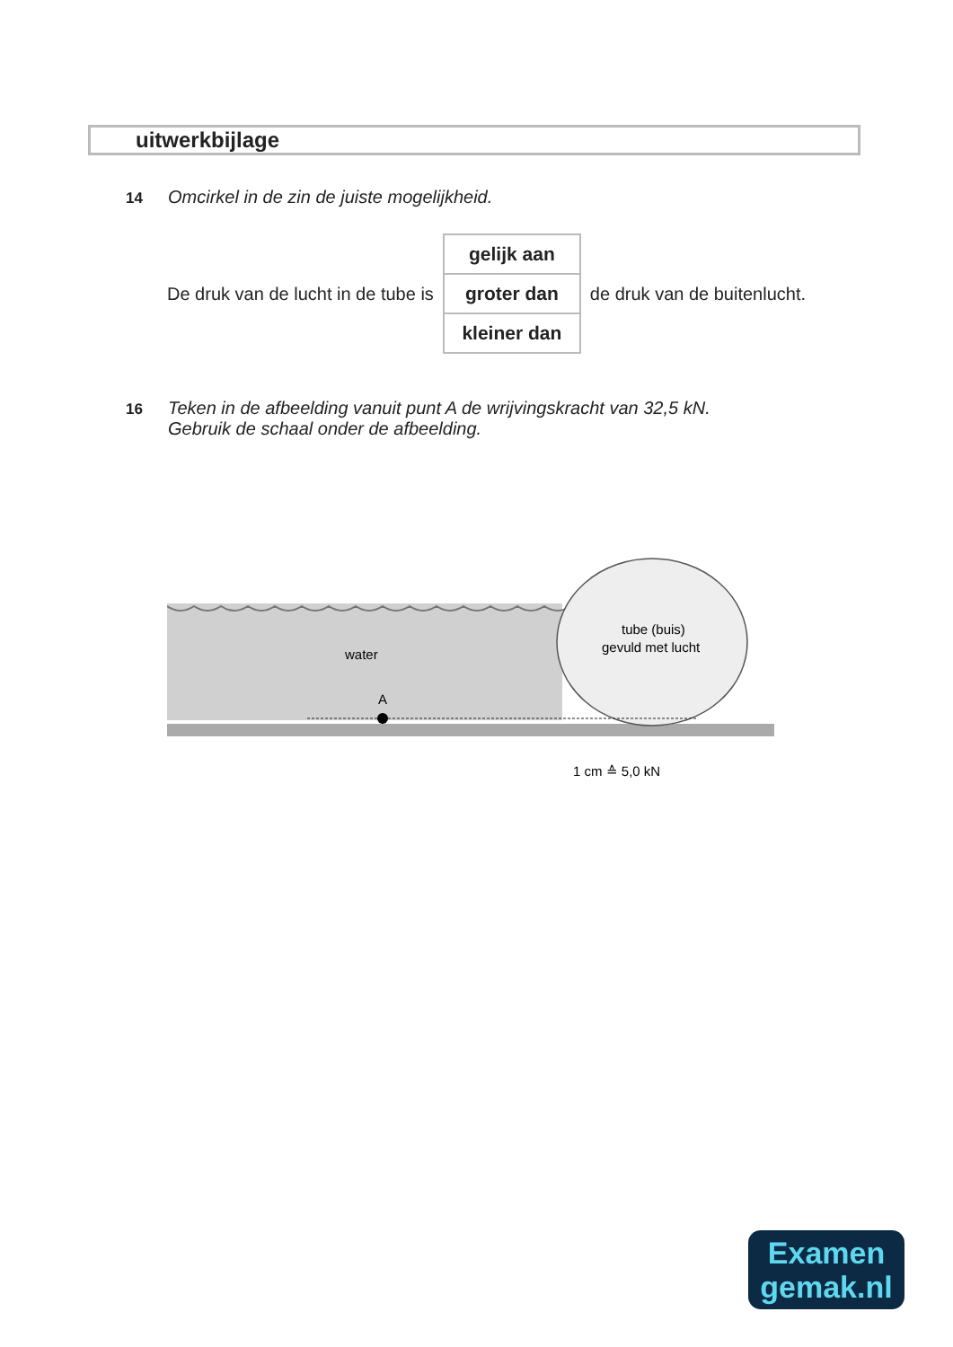uitwerkbijlage
14 Omcirkel in de zin de juiste mogelijkheid.
De druk van de lucht in de tube is
| gelijk aan |
| groter dan |
| kleiner dan |
de druk van de buitenlucht.
16 Teken in de afbeelding vanuit punt A de wrijvingskracht van 32,5 kN.
Gebruik de schaal onder de afbeelding.
water
A
tube (buis)
gevuld met lucht
1 cm ≙ 5,0 kN
Examen
gemak.nl